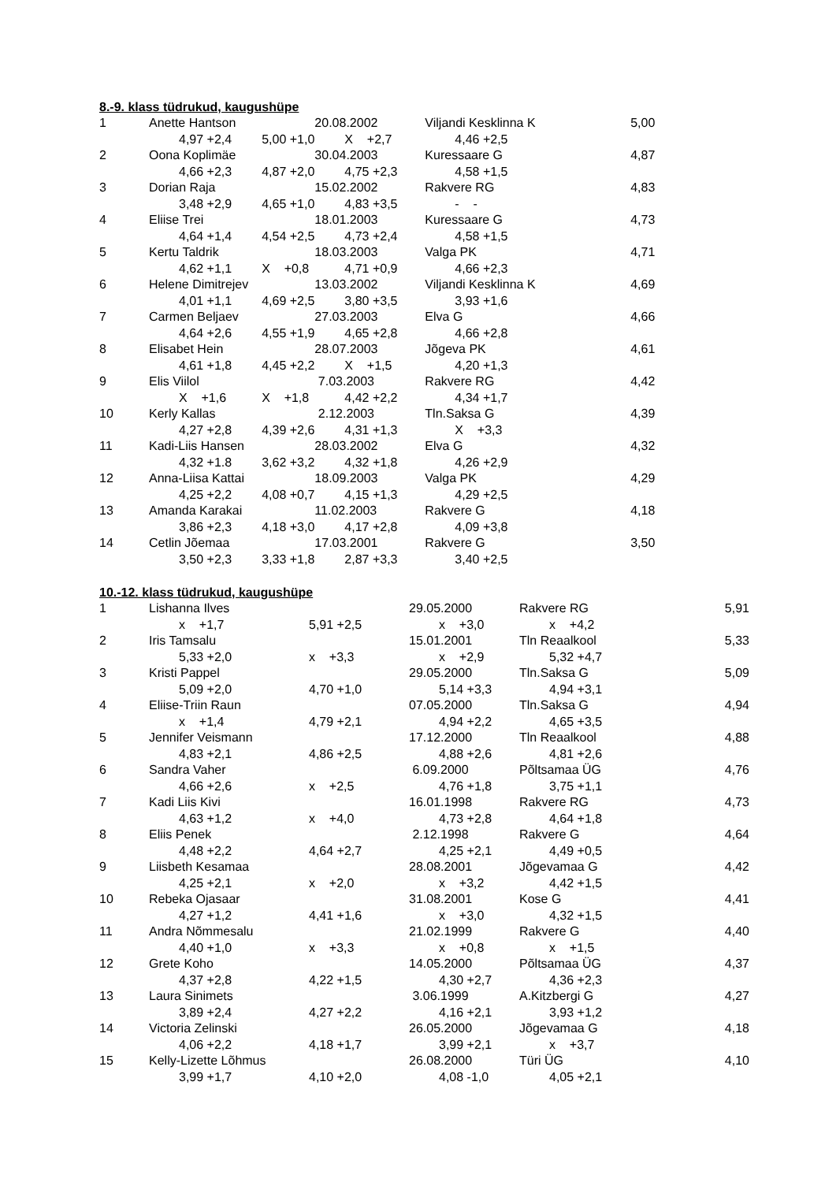8.-9. klass tüdrukud, kaugushüpe
| 1 | Anette Hantson | | 20.08.2002 | Viljandi Kesklinna K | 5,00 |
| | 4,97 +2,4 | 5,00 +1,0 | X +2,7 | 4,46 +2,5 | |
| 2 | Oona Koplimäe | | 30.04.2003 | Kuressaare G | 4,87 |
| | 4,66 +2,3 | 4,87 +2,0 | 4,75 +2,3 | 4,58 +1,5 | |
| 3 | Dorian Raja | | 15.02.2002 | Rakvere RG | 4,83 |
| | 3,48 +2,9 | 4,65 +1,0 | 4,83 +3,5 | - - | |
| 4 | Eliise Trei | | 18.01.2003 | Kuressaare G | 4,73 |
| | 4,64 +1,4 | 4,54 +2,5 | 4,73 +2,4 | 4,58 +1,5 | |
| 5 | Kertu Taldrik | | 18.03.2003 | Valga PK | 4,71 |
| | 4,62 +1,1 | X +0,8 | 4,71 +0,9 | 4,66 +2,3 | |
| 6 | Helene Dimitrejev | | 13.03.2002 | Viljandi Kesklinna K | 4,69 |
| | 4,01 +1,1 | 4,69 +2,5 | 3,80 +3,5 | 3,93 +1,6 | |
| 7 | Carmen Beljaev | | 27.03.2003 | Elva G | 4,66 |
| | 4,64 +2,6 | 4,55 +1,9 | 4,65 +2,8 | 4,66 +2,8 | |
| 8 | Elisabet Hein | | 28.07.2003 | Jõgeva PK | 4,61 |
| | 4,61 +1,8 | 4,45 +2,2 | X +1,5 | 4,20 +1,3 | |
| 9 | Elis Viilol | | 7.03.2003 | Rakvere RG | 4,42 |
| | X +1,6 | X +1,8 | 4,42 +2,2 | 4,34 +1,7 | |
| 10 | Kerly Kallas | | 2.12.2003 | Tln.Saksa G | 4,39 |
| | 4,27 +2,8 | 4,39 +2,6 | 4,31 +1,3 | X +3,3 | |
| 11 | Kadi-Liis Hansen | | 28.03.2002 | Elva G | 4,32 |
| | 4,32 +1.8 | 3,62 +3,2 | 4,32 +1,8 | 4,26 +2,9 | |
| 12 | Anna-Liisa Kattai | | 18.09.2003 | Valga PK | 4,29 |
| | 4,25 +2,2 | 4,08 +0,7 | 4,15 +1,3 | 4,29 +2,5 | |
| 13 | Amanda Karakai | | 11.02.2003 | Rakvere G | 4,18 |
| | 3,86 +2,3 | 4,18 +3,0 | 4,17 +2,8 | 4,09 +3,8 | |
| 14 | Cetlin Jõemaa | | 17.03.2001 | Rakvere G | 3,50 |
| | 3,50 +2,3 | 3,33 +1,8 | 2,87 +3,3 | 3,40 +2,5 | |
10.-12. klass tüdrukud, kaugushüpe
| 1 | Lishanna Ilves | | 29.05.2000 | Rakvere RG | 5,91 |
| | x +1,7 | 5,91 +2,5 | x +3,0 | x +4,2 | |
| 2 | Iris Tamsalu | | 15.01.2001 | Tln Reaalkool | 5,33 |
| | 5,33 +2,0 | x +3,3 | x +2,9 | 5,32 +4,7 | |
| 3 | Kristi Pappel | | 29.05.2000 | Tln.Saksa G | 5,09 |
| | 5,09 +2,0 | 4,70 +1,0 | 5,14 +3,3 | 4,94 +3,1 | |
| 4 | Eliise-Triin Raun | | 07.05.2000 | Tln.Saksa G | 4,94 |
| | x +1,4 | 4,79 +2,1 | 4,94 +2,2 | 4,65 +3,5 | |
| 5 | Jennifer Veismann | | 17.12.2000 | Tln Reaalkool | 4,88 |
| | 4,83 +2,1 | 4,86 +2,5 | 4,88 +2,6 | 4,81 +2,6 | |
| 6 | Sandra Vaher | | 6.09.2000 | Põltsamaa ÜG | 4,76 |
| | 4,66 +2,6 | x +2,5 | 4,76 +1,8 | 3,75 +1,1 | |
| 7 | Kadi Liis Kivi | | 16.01.1998 | Rakvere RG | 4,73 |
| | 4,63 +1,2 | x +4,0 | 4,73 +2,8 | 4,64 +1,8 | |
| 8 | Eliis Penek | | 2.12.1998 | Rakvere G | 4,64 |
| | 4,48 +2,2 | 4,64 +2,7 | 4,25 +2,1 | 4,49 +0,5 | |
| 9 | Liisbeth Kesamaa | | 28.08.2001 | Jõgevamaa G | 4,42 |
| | 4,25 +2,1 | x +2,0 | x +3,2 | 4,42 +1,5 | |
| 10 | Rebeka Ojasaar | | 31.08.2001 | Kose G | 4,41 |
| | 4,27 +1,2 | 4,41 +1,6 | x +3,0 | 4,32 +1,5 | |
| 11 | Andra Nõmmesalu | | 21.02.1999 | Rakvere G | 4,40 |
| | 4,40 +1,0 | x +3,3 | x +0,8 | x +1,5 | |
| 12 | Grete Koho | | 14.05.2000 | Põltsamaa ÜG | 4,37 |
| | 4,37 +2,8 | 4,22 +1,5 | 4,30 +2,7 | 4,36 +2,3 | |
| 13 | Laura Sinimets | | 3.06.1999 | A.Kitzbergi G | 4,27 |
| | 3,89 +2,4 | 4,27 +2,2 | 4,16 +2,1 | 3,93 +1,2 | |
| 14 | Victoria Zelinski | | 26.05.2000 | Jõgevamaa G | 4,18 |
| | 4,06 +2,2 | 4,18 +1,7 | 3,99 +2,1 | x +3,7 | |
| 15 | Kelly-Lizette Lõhmus | | 26.08.2000 | Türi ÜG | 4,10 |
| | 3,99 +1,7 | 4,10 +2,0 | 4,08 -1,0 | 4,05 +2,1 | |